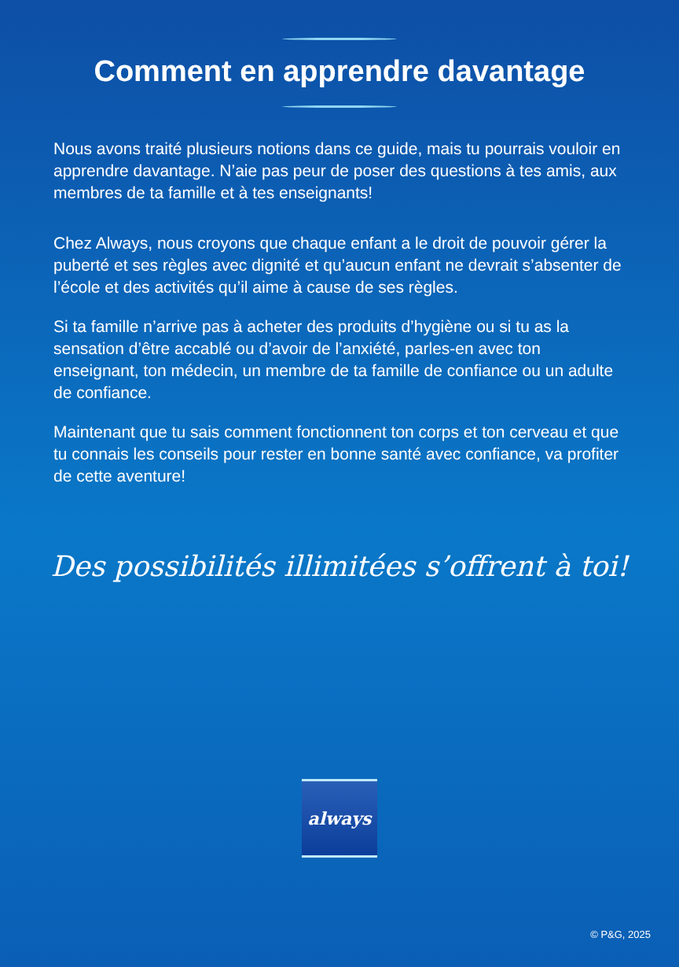Comment en apprendre davantage
Nous avons traité plusieurs notions dans ce guide, mais tu pourrais vouloir en apprendre davantage. N’aie pas peur de poser des questions à tes amis, aux membres de ta famille et à tes enseignants!
Chez Always, nous croyons que chaque enfant a le droit de pouvoir gérer la puberté et ses règles avec dignité et qu’aucun enfant ne devrait s’absenter de l’école et des activités qu’il aime à cause de ses règles.
Si ta famille n’arrive pas à acheter des produits d’hygiène ou si tu as la sensation d’être accablé ou d’avoir de l’anxiété, parles-en avec ton enseignant, ton médecin, un membre de ta famille de confiance ou un adulte de confiance.
Maintenant que tu sais comment fonctionnent ton corps et ton cerveau et que tu connais les conseils pour rester en bonne santé avec confiance, va profiter de cette aventure!
Des possibilités illimitées s’offrent à toi!
always
© P&G, 2025